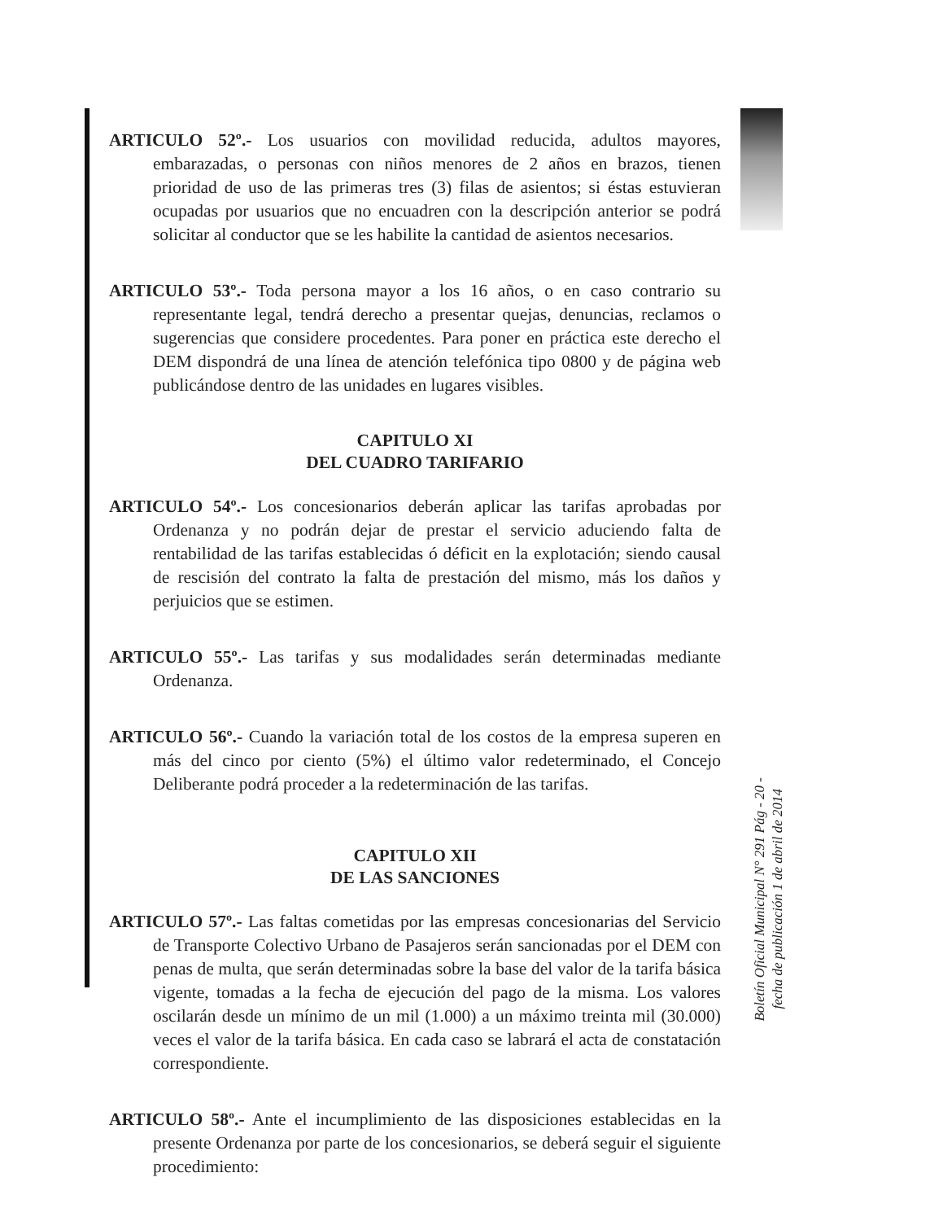ARTICULO 52º.- Los usuarios con movilidad reducida, adultos mayores, embarazadas, o personas con niños menores de 2 años en brazos, tienen prioridad de uso de las primeras tres (3) filas de asientos; si éstas estuvieran ocupadas por usuarios que no encuadren con la descripción anterior se podrá solicitar al conductor que se les habilite la cantidad de asientos necesarios.
ARTICULO 53º.- Toda persona mayor a los 16 años, o en caso contrario su representante legal, tendrá derecho a presentar quejas, denuncias, reclamos o sugerencias que considere procedentes. Para poner en práctica este derecho el DEM dispondrá de una línea de atención telefónica tipo 0800 y de página web publicándose dentro de las unidades en lugares visibles.
CAPITULO XI
DEL CUADRO TARIFARIO
ARTICULO 54º.- Los concesionarios deberán aplicar las tarifas aprobadas por Ordenanza y no podrán dejar de prestar el servicio aduciendo falta de rentabilidad de las tarifas establecidas ó déficit en la explotación; siendo causal de rescisión del contrato la falta de prestación del mismo, más los daños y perjuicios que se estimen.
ARTICULO 55º.- Las tarifas y sus modalidades serán determinadas mediante Ordenanza.
ARTICULO 56º.- Cuando la variación total de los costos de la empresa superen en más del cinco por ciento (5%) el último valor redeterminado, el Concejo Deliberante podrá proceder a la redeterminación de las tarifas.
CAPITULO XII
DE LAS SANCIONES
ARTICULO 57º.- Las faltas cometidas por las empresas concesionarias del Servicio de Transporte Colectivo Urbano de Pasajeros serán sancionadas por el DEM con penas de multa, que serán determinadas sobre la base del valor de la tarifa básica vigente, tomadas a la fecha de ejecución del pago de la misma. Los valores oscilarán desde un mínimo de un mil (1.000) a un máximo treinta mil (30.000) veces el valor de la tarifa básica. En cada caso se labrará el acta de constatación correspondiente.
ARTICULO 58º.- Ante el incumplimiento de las disposiciones establecidas en la presente Ordenanza por parte de los concesionarios, se deberá seguir el siguiente procedimiento:
Boletín Oficial Municipal N° 291 Pág - 20 -
fecha de publicación 1 de abril de 2014